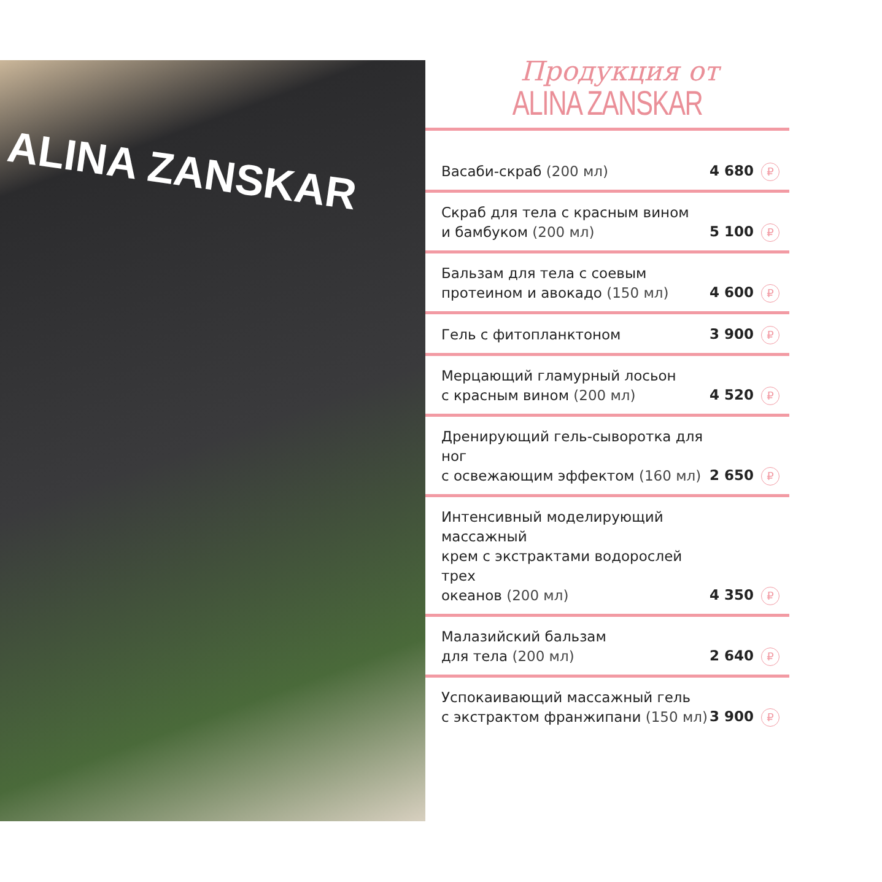ALINA ZANSKAR
Продукция от
ALINA ZANSKAR
| Васаби-скраб (200 мл) | 4 680 ₽ |
| Скраб для тела с красным вином и бамбуком (200 мл) | 5 100 ₽ |
| Бальзам для тела с соевым протеином и авокадо (150 мл) | 4 600 ₽ |
| Гель с фитопланктоном | 3 900 ₽ |
| Мерцающий гламурный лосьон с красным вином (200 мл) | 4 520 ₽ |
| Дренирующий гель-сыворотка для ног с освежающим эффектом (160 мл) | 2 650 ₽ |
| Интенсивный моделирующий массажный крем с экстрактами водорослей трех океанов (200 мл) | 4 350 ₽ |
| Малазийский бальзам для тела (200 мл) | 2 640 ₽ |
| Успокаивающий массажный гель с экстрактом франжипани (150 мл) | 3 900 ₽ |